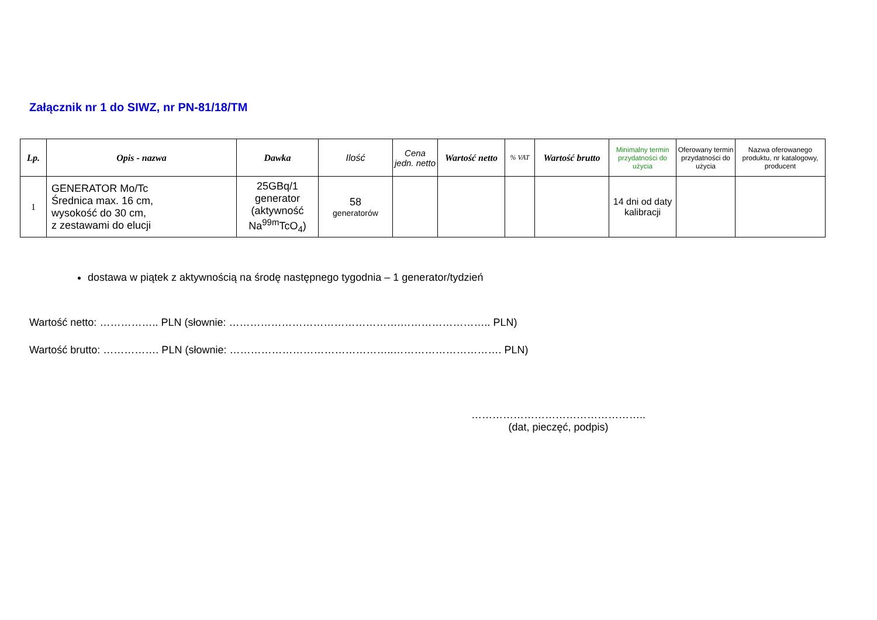Załącznik nr 1 do SIWZ, nr PN-81/18/TM
| Lp. | Opis - nazwa | Dawka | Ilość | Cena jedn. netto | Wartość netto | % VAT | Wartość brutto | Minimalny termin przydatności do użycia | Oferowany termin przydatności do użycia | Nazwa oferowanego produktu, nr katalogowy, producent |
| --- | --- | --- | --- | --- | --- | --- | --- | --- | --- | --- |
| 1 | GENERATOR Mo/Tc Średnica max. 16 cm, wysokość do 30 cm, z zestawami do elucji | 25GBq/1 generator (aktywność Na<sup>99m</sup>TcO<sub>4</sub>) | 58 generatorów | | | | | 14 dni od daty kalibracji | | |
dostawa w piątek z aktywnością na środę następnego tygodnia – 1 generator/tydzień
Wartość netto: …………….. PLN (słownie: ………………………………………….…………………….. PLN)
Wartość brutto: ……………. PLN (słownie: ………………………………………..…………………………. PLN)
…………………………………………..
(dat, pieczęć, podpis)